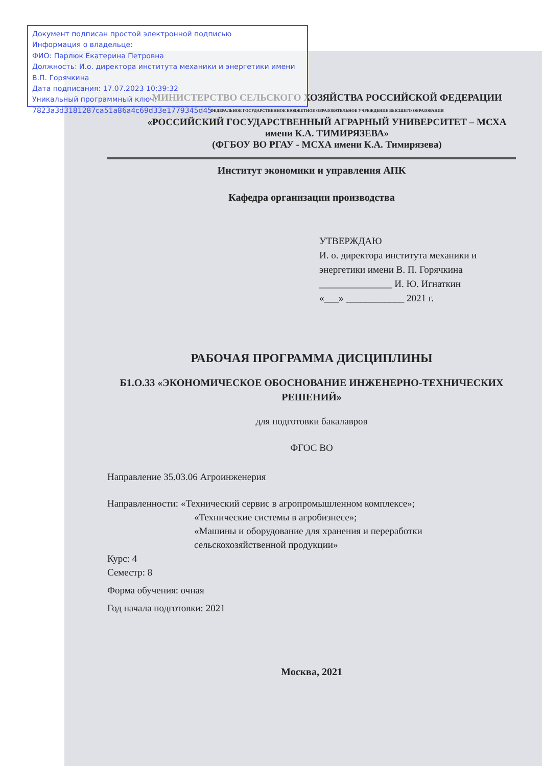Документ подписан простой электронной подписью
Информация о владельце:
ФИО: Парлюк Екатерина Петровна
Должность: И.о. директора института механики и энергетики имени В.П. Горячкина
Дата подписания: 17.07.2023 10:39:32
Уникальный программный ключ:
7823a3d3181287ca51a86a4c69d33e1779345d45
МИНИСТЕРСТВО СЕЛЬСКОГО ХОЗЯЙСТВА РОССИЙСКОЙ ФЕДЕРАЦИИ
ФЕДЕРАЛЬНОЕ ГОСУДАРСТВЕННОЕ БЮДЖЕТНОЕ ОБРАЗОВАТЕЛЬНОЕ УЧРЕЖДЕНИЕ ВЫСШЕГО ОБРАЗОВАНИЯ
«РОССИЙСКИЙ ГОСУДАРСТВЕННЫЙ АГРАРНЫЙ УНИВЕРСИТЕТ – МСХА имени К.А. ТИМИРЯЗЕВА»
(ФГБОУ ВО РГАУ - МСХА имени К.А. Тимирязева)
Институт экономики и управления АПК
Кафедра организации производства
УТВЕРЖДАЮ
И. о. директора института механики и энергетики имени В. П. Горячкина
_______________ И. Ю. Игнаткин
«___» ____________ 2021 г.
РАБОЧАЯ ПРОГРАММА ДИСЦИПЛИНЫ
Б1.О.33 «ЭКОНОМИЧЕСКОЕ ОБОСНОВАНИЕ ИНЖЕНЕРНО-ТЕХНИЧЕСКИХ РЕШЕНИЙ»
для подготовки бакалавров
ФГОС ВО
Направление 35.03.06 Агроинженерия
Направленности: «Технический сервис в агропромышленном комплексе»;
«Технические системы в агробизнесе»;
«Машины и оборудование для хранения и переработки сельскохозяйственной продукции»
Курс: 4
Семестр: 8
Форма обучения: очная
Год начала подготовки: 2021
Москва, 2021